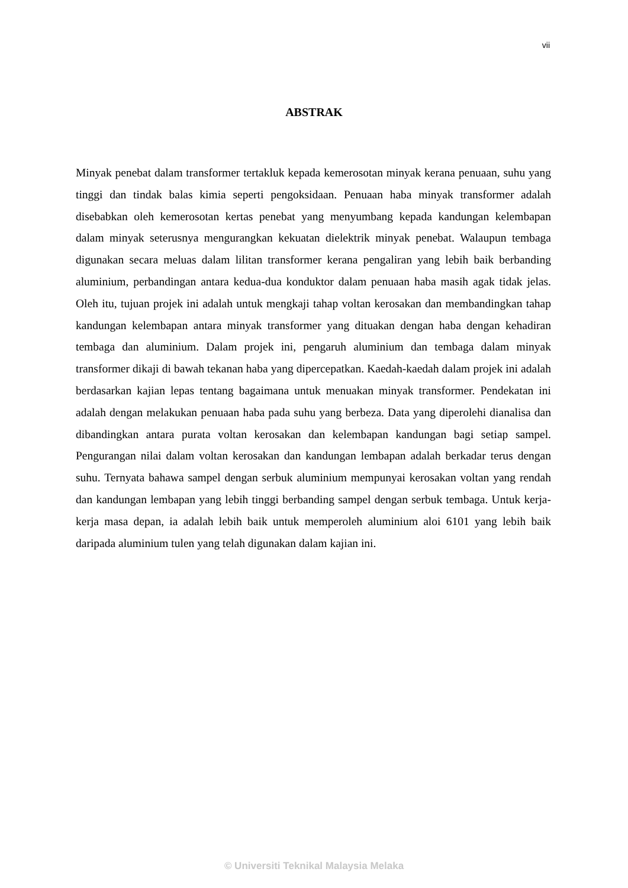vii
ABSTRAK
Minyak penebat dalam transformer tertakluk kepada kemerosotan minyak kerana penuaan, suhu yang tinggi dan tindak balas kimia seperti pengoksidaan. Penuaan haba minyak transformer adalah disebabkan oleh kemerosotan kertas penebat yang menyumbang kepada kandungan kelembapan dalam minyak seterusnya mengurangkan kekuatan dielektrik minyak penebat. Walaupun tembaga digunakan secara meluas dalam lilitan transformer kerana pengaliran yang lebih baik berbanding aluminium, perbandingan antara kedua-dua konduktor dalam penuaan haba masih agak tidak jelas. Oleh itu, tujuan projek ini adalah untuk mengkaji tahap voltan kerosakan dan membandingkan tahap kandungan kelembapan antara minyak transformer yang dituakan dengan haba dengan kehadiran tembaga dan aluminium. Dalam projek ini, pengaruh aluminium dan tembaga dalam minyak transformer dikaji di bawah tekanan haba yang dipercepatkan. Kaedah-kaedah dalam projek ini adalah berdasarkan kajian lepas tentang bagaimana untuk menuakan minyak transformer. Pendekatan ini adalah dengan melakukan penuaan haba pada suhu yang berbeza. Data yang diperolehi dianalisa dan dibandingkan antara purata voltan kerosakan dan kelembapan kandungan bagi setiap sampel. Pengurangan nilai dalam voltan kerosakan dan kandungan lembapan adalah berkadar terus dengan suhu. Ternyata bahawa sampel dengan serbuk aluminium mempunyai kerosakan voltan yang rendah dan kandungan lembapan yang lebih tinggi berbanding sampel dengan serbuk tembaga. Untuk kerja-kerja masa depan, ia adalah lebih baik untuk memperoleh aluminium aloi 6101 yang lebih baik daripada aluminium tulen yang telah digunakan dalam kajian ini.
© Universiti Teknikal Malaysia Melaka